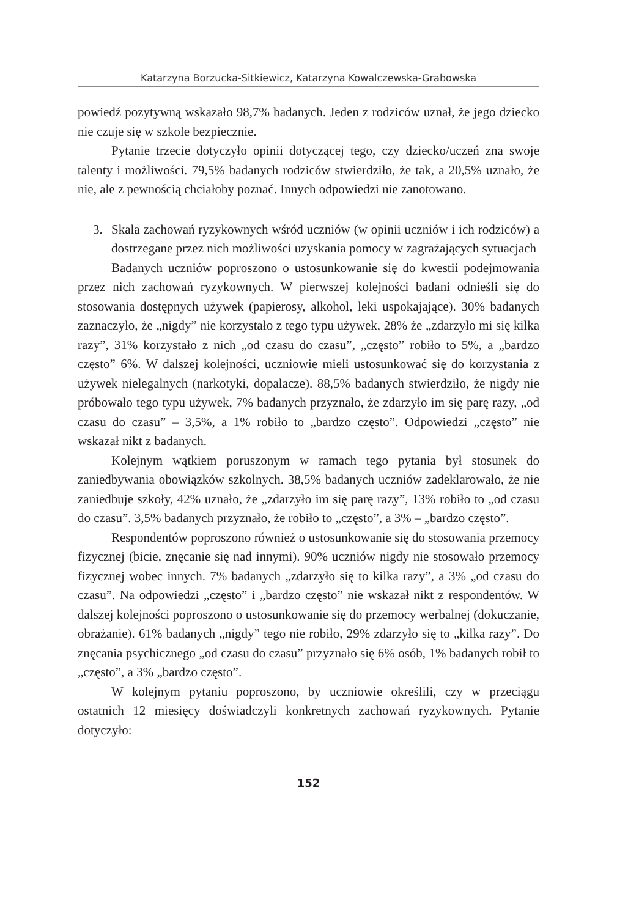Katarzyna Borzucka-Sitkiewicz, Katarzyna Kowalczewska-Grabowska
powiedź pozytywną wskazało 98,7% badanych. Jeden z rodziców uznał, że jego dziecko nie czuje się w szkole bezpiecznie.
Pytanie trzecie dotyczyło opinii dotyczącej tego, czy dziecko/uczeń zna swoje talenty i możliwości. 79,5% badanych rodziców stwierdziło, że tak, a 20,5% uznało, że nie, ale z pewnością chciałoby poznać. Innych odpowiedzi nie zanotowano.
3. Skala zachowań ryzykownych wśród uczniów (w opinii uczniów i ich rodziców) a dostrzegane przez nich możliwości uzyskania pomocy w zagrażających sytuacjach
Badanych uczniów poproszono o ustosunkowanie się do kwestii podejmowania przez nich zachowań ryzykownych. W pierwszej kolejności badani odnieśli się do stosowania dostępnych używek (papierosy, alkohol, leki uspokajające). 30% badanych zaznaczyło, że „nigdy” nie korzystało z tego typu używek, 28% że „zdarzyło mi się kilka razy”, 31% korzystało z nich „od czasu do czasu”, „często” robiło to 5%, a „bardzo często” 6%. W dalszej kolejności, uczniowie mieli ustosunkować się do korzystania z używek nielegalnych (narkotyki, dopalacze). 88,5% badanych stwierdziło, że nigdy nie próbowało tego typu używek, 7% badanych przyznało, że zdarzyło im się parę razy, „od czasu do czasu” – 3,5%, a 1% robiło to „bardzo często”. Odpowiedzi „często” nie wskazał nikt z badanych.
Kolejnym wątkiem poruszonym w ramach tego pytania był stosunek do zaniedbywania obowiązków szkolnych. 38,5% badanych uczniów zadeklarowało, że nie zaniedbuje szkoły, 42% uznało, że „zdarzyło im się parę razy”, 13% robiło to „od czasu do czasu”. 3,5% badanych przyznało, że robiło to „często”, a 3% – „bardzo często”.
Respondentów poproszono również o ustosunkowanie się do stosowania przemocy fizycznej (bicie, znęcanie się nad innymi). 90% uczniów nigdy nie stosowało przemocy fizycznej wobec innych. 7% badanych „zdarzyło się to kilka razy”, a 3% „od czasu do czasu”. Na odpowiedzi „często” i „bardzo często” nie wskazał nikt z respondentów. W dalszej kolejności poproszono o ustosunkowanie się do przemocy werbalnej (dokuczanie, obrażanie). 61% badanych „nigdy” tego nie robiło, 29% zdarzyło się to „kilka razy”. Do znęcania psychicznego „od czasu do czasu” przyznało się 6% osób, 1% badanych robił to „często”, a 3% „bardzo często”.
W kolejnym pytaniu poproszono, by uczniowie określili, czy w przeciągu ostatnich 12 miesięcy doświadczyli konkretnych zachowań ryzykownych. Pytanie dotyczyło:
152